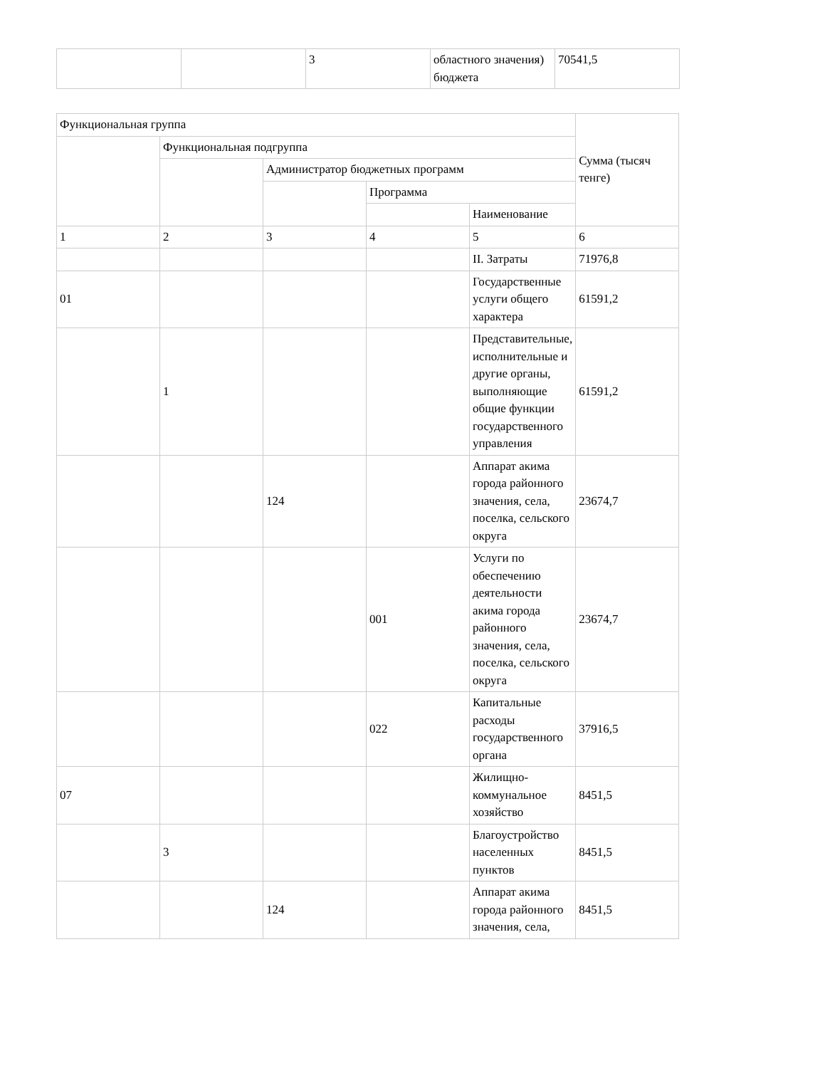| | | 3 | областного значения) бюджета | 70541,5 |
| Функциональная группа | | | | | Сумма (тысяч тенге) |
| --- | --- | --- | --- | --- | --- |
| | Функциональная подгруппа | | | | |
| | | Администратор бюджетных программ | | | |
| | | | Программа | | |
| | | | | Наименование | |
| 1 | 2 | 3 | 4 | 5 | 6 |
| | | | | II. Затраты | 71976,8 |
| 01 | | | | Государственные услуги общего характера | 61591,2 |
| | 1 | | | Представительные, исполнительные и другие органы, выполняющие общие функции государственного управления | 61591,2 |
| | | 124 | | Аппарат акима города районного значения, села, поселка, сельского округа | 23674,7 |
| | | | 001 | Услуги по обеспечению деятельности акима города районного значения, села, поселка, сельского округа | 23674,7 |
| | | | 022 | Капитальные расходы государственного органа | 37916,5 |
| 07 | | | | Жилищно-коммунальное хозяйство | 8451,5 |
| | 3 | | | Благоустройство населенных пунктов | 8451,5 |
| | | 124 | | Аппарат акима города районного значения, села, | 8451,5 |